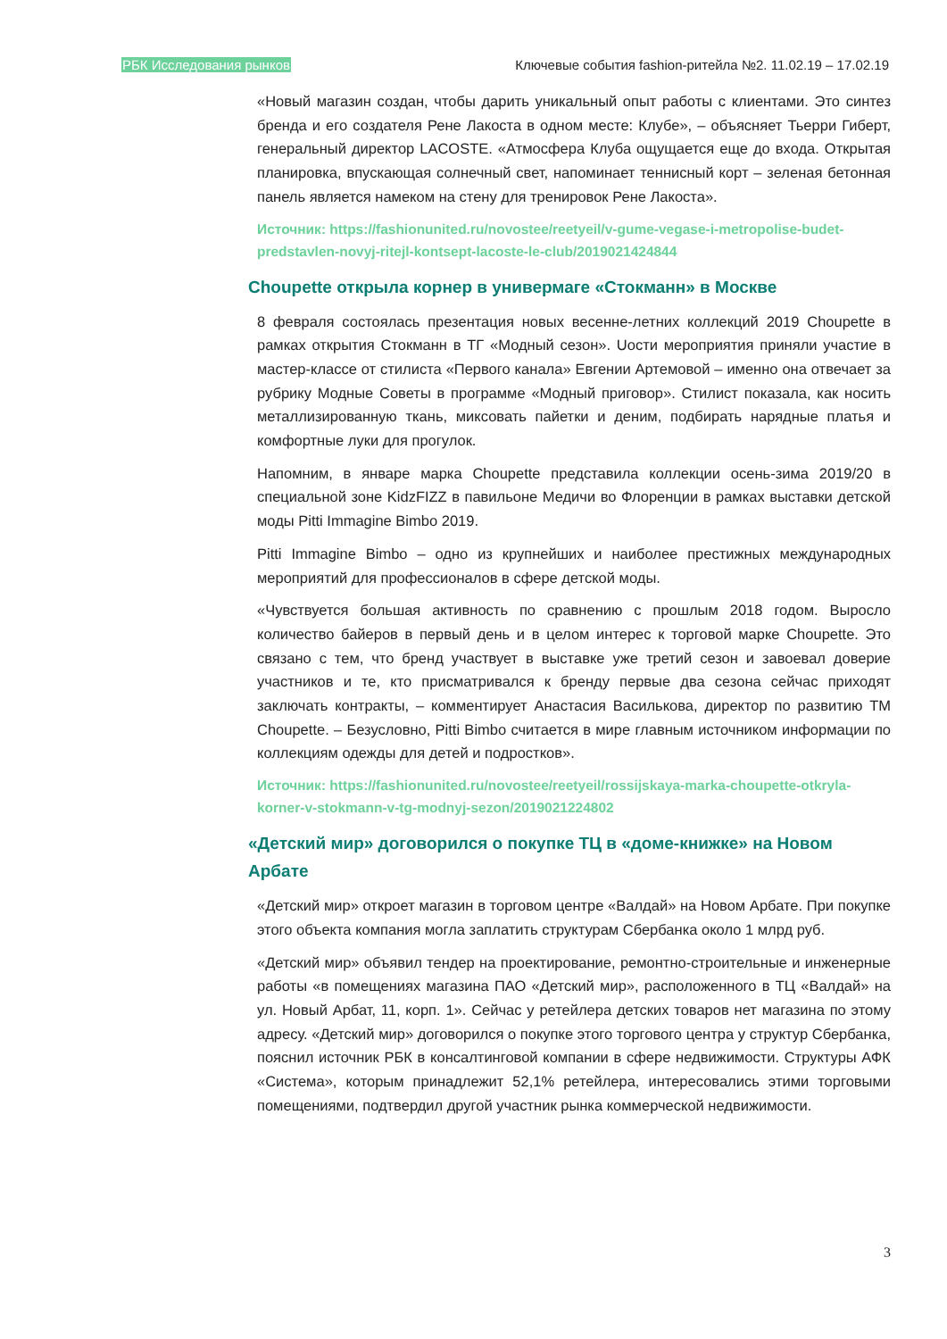РБК Исследования рынков Ключевые события fashion-ритейла №2. 11.02.19 – 17.02.19
«Новый магазин создан, чтобы дарить уникальный опыт работы с клиентами. Это синтез бренда и его создателя Рене Лакоста в одном месте: Клубе», – объясняет Тьерри Гиберт, генеральный директор LACOSTE. «Атмосфера Клуба ощущается еще до входа. Открытая планировка, впускающая солнечный свет, напоминает теннисный корт – зеленая бетонная панель является намеком на стену для тренировок Рене Лакоста».
Источник: https://fashionunited.ru/novostee/reetyeil/v-gume-vegase-i-metropolise-budet-predstavlen-novyj-ritejl-kontsept-lacoste-le-club/2019021424844
Choupette открыла корнер в универмаге «Стокманн» в Москве
8 февраля состоялась презентация новых весенне-летних коллекций 2019 Choupette в рамках открытия Стокманн в ТГ «Модный сезон». Uости мероприятия приняли участие в мастер-классе от стилиста «Первого канала» Евгении Артемовой – именно она отвечает за рубрику Модные Советы в программе «Модный приговор». Стилист показала, как носить металлизированную ткань, миксовать пайетки и деним, подбирать нарядные платья и комфортные луки для прогулок.
Напомним, в январе марка Choupette представила коллекции осень-зима 2019/20 в специальной зоне KidzFIZZ в павильоне Медичи во Флоренции в рамках выставки детской моды Pitti Immagine Bimbo 2019.
Pitti Immagine Bimbo – одно из крупнейших и наиболее престижных международных мероприятий для профессионалов в сфере детской моды.
«Чувствуется большая активность по сравнению с прошлым 2018 годом. Выросло количество байеров в первый день и в целом интерес к торговой марке Choupette. Это связано с тем, что бренд участвует в выставке уже третий сезон и завоевал доверие участников и те, кто присматривался к бренду первые два сезона сейчас приходят заключать контракты, – комментирует Анастасия Василькова, директор по развитию ТМ Choupette. – Безусловно, Pitti Bimbo считается в мире главным источником информации по коллекциям одежды для детей и подростков».
Источник: https://fashionunited.ru/novostee/reetyeil/rossijskaya-marka-choupette-otkryla-korner-v-stokmann-v-tg-modnyj-sezon/2019021224802
«Детский мир» договорился о покупке ТЦ в «доме-книжке» на Новом Арбате
«Детский мир» откроет магазин в торговом центре «Валдай» на Новом Арбате. При покупке этого объекта компания могла заплатить структурам Сбербанка около 1 млрд руб.
«Детский мир» объявил тендер на проектирование, ремонтно-строительные и инженерные работы «в помещениях магазина ПАО «Детский мир», расположенного в ТЦ «Валдай» на ул. Новый Арбат, 11, корп. 1». Сейчас у ретейлера детских товаров нет магазина по этому адресу. «Детский мир» договорился о покупке этого торгового центра у структур Сбербанка, пояснил источник РБК в консалтинговой компании в сфере недвижимости. Структуры АФК «Система», которым принадлежит 52,1% ретейлера, интересовались этими торговыми помещениями, подтвердил другой участник рынка коммерческой недвижимости.
3